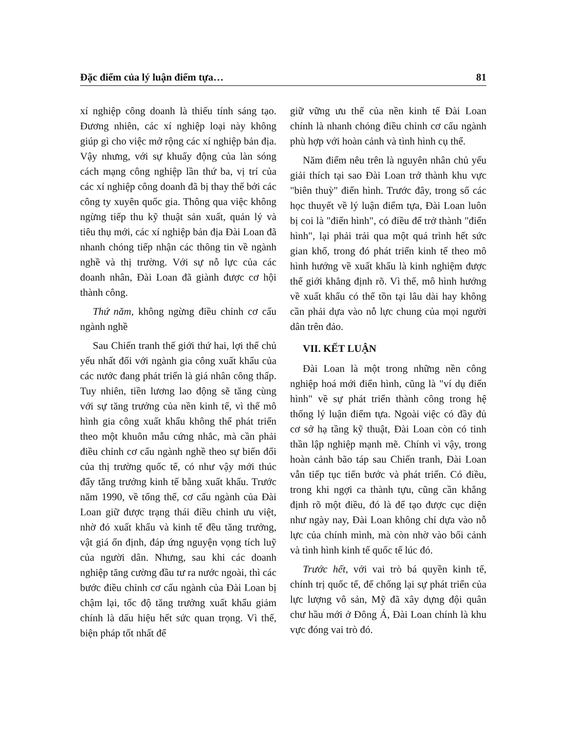Đặc điểm của lý luận điểm tựa… 81
xí nghiệp công doanh là thiếu tính sáng tạo. Đương nhiên, các xí nghiệp loại này không giúp gì cho việc mở rộng các xí nghiệp bản địa. Vậy nhưng, với sự khuấy động của làn sóng cách mạng công nghiệp lần thứ ba, vị trí của các xí nghiệp công doanh đã bị thay thế bởi các công ty xuyên quốc gia. Thông qua việc không ngừng tiếp thu kỹ thuật sản xuất, quản lý và tiêu thụ mới, các xí nghiệp bản địa Đài Loan đã nhanh chóng tiếp nhận các thông tin về ngành nghề và thị trường. Với sự nỗ lực của các doanh nhân, Đài Loan đã giành được cơ hội thành công.
Thứ năm, không ngừng điều chỉnh cơ cấu ngành nghề
Sau Chiến tranh thế giới thứ hai, lợi thế chủ yếu nhất đối với ngành gia công xuất khẩu của các nước đang phát triển là giá nhân công thấp. Tuy nhiên, tiền lương lao động sẽ tăng cùng với sự tăng trưởng của nền kinh tế, vì thế mô hình gia công xuất khẩu không thể phát triển theo một khuôn mẫu cứng nhắc, mà cần phải điều chỉnh cơ cấu ngành nghề theo sự biến đổi của thị trường quốc tế, có như vậy mới thúc đẩy tăng trưởng kinh tế bằng xuất khẩu. Trước năm 1990, về tổng thể, cơ cấu ngành của Đài Loan giữ được trạng thái điều chỉnh ưu việt, nhờ đó xuất khẩu và kinh tế đều tăng trưởng, vật giá ổn định, đáp ứng nguyện vọng tích luỹ của người dân. Nhưng, sau khi các doanh nghiệp tăng cường đầu tư ra nước ngoài, thì các bước điều chỉnh cơ cấu ngành của Đài Loan bị chậm lại, tốc độ tăng trưởng xuất khẩu giảm chính là dấu hiệu hết sức quan trọng. Vì thế, biện pháp tốt nhất để
giữ vững ưu thế của nền kinh tế Đài Loan chính là nhanh chóng điều chỉnh cơ cấu ngành phù hợp với hoàn cảnh và tình hình cụ thể.
Năm điểm nêu trên là nguyên nhân chủ yếu giải thích tại sao Đài Loan trở thành khu vực "biên thuỳ" điển hình. Trước đây, trong số các học thuyết về lý luận điểm tựa, Đài Loan luôn bị coi là "điển hình", có điều để trở thành "điển hình", lại phải trải qua một quá trình hết sức gian khổ, trong đó phát triển kinh tế theo mô hình hướng về xuất khẩu là kinh nghiệm được thế giới khẳng định rõ. Vì thế, mô hình hướng về xuất khẩu có thể tồn tại lâu dài hay không cần phải dựa vào nỗ lực chung của mọi người dân trên đảo.
VII. KẾT LUẬN
Đài Loan là một trong những nền công nghiệp hoá mới điển hình, cũng là "ví dụ điển hình" về sự phát triển thành công trong hệ thống lý luận điểm tựa. Ngoài việc có đầy đủ cơ sở hạ tầng kỹ thuật, Đài Loan còn có tinh thần lập nghiệp mạnh mẽ. Chính vì vậy, trong hoàn cảnh bão táp sau Chiến tranh, Đài Loan vẫn tiếp tục tiến bước và phát triển. Có điều, trong khi ngợi ca thành tựu, cũng cần khẳng định rõ một điều, đó là để tạo được cục diện như ngày nay, Đài Loan không chỉ dựa vào nỗ lực của chính mình, mà còn nhờ vào bối cảnh và tình hình kinh tế quốc tế lúc đó.
Trước hết, với vai trò bá quyền kinh tế, chính trị quốc tế, để chống lại sự phát triển của lực lượng vô sản, Mỹ đã xây dựng đội quân chư hầu mới ở Đông Á, Đài Loan chính là khu vực đóng vai trò đó.